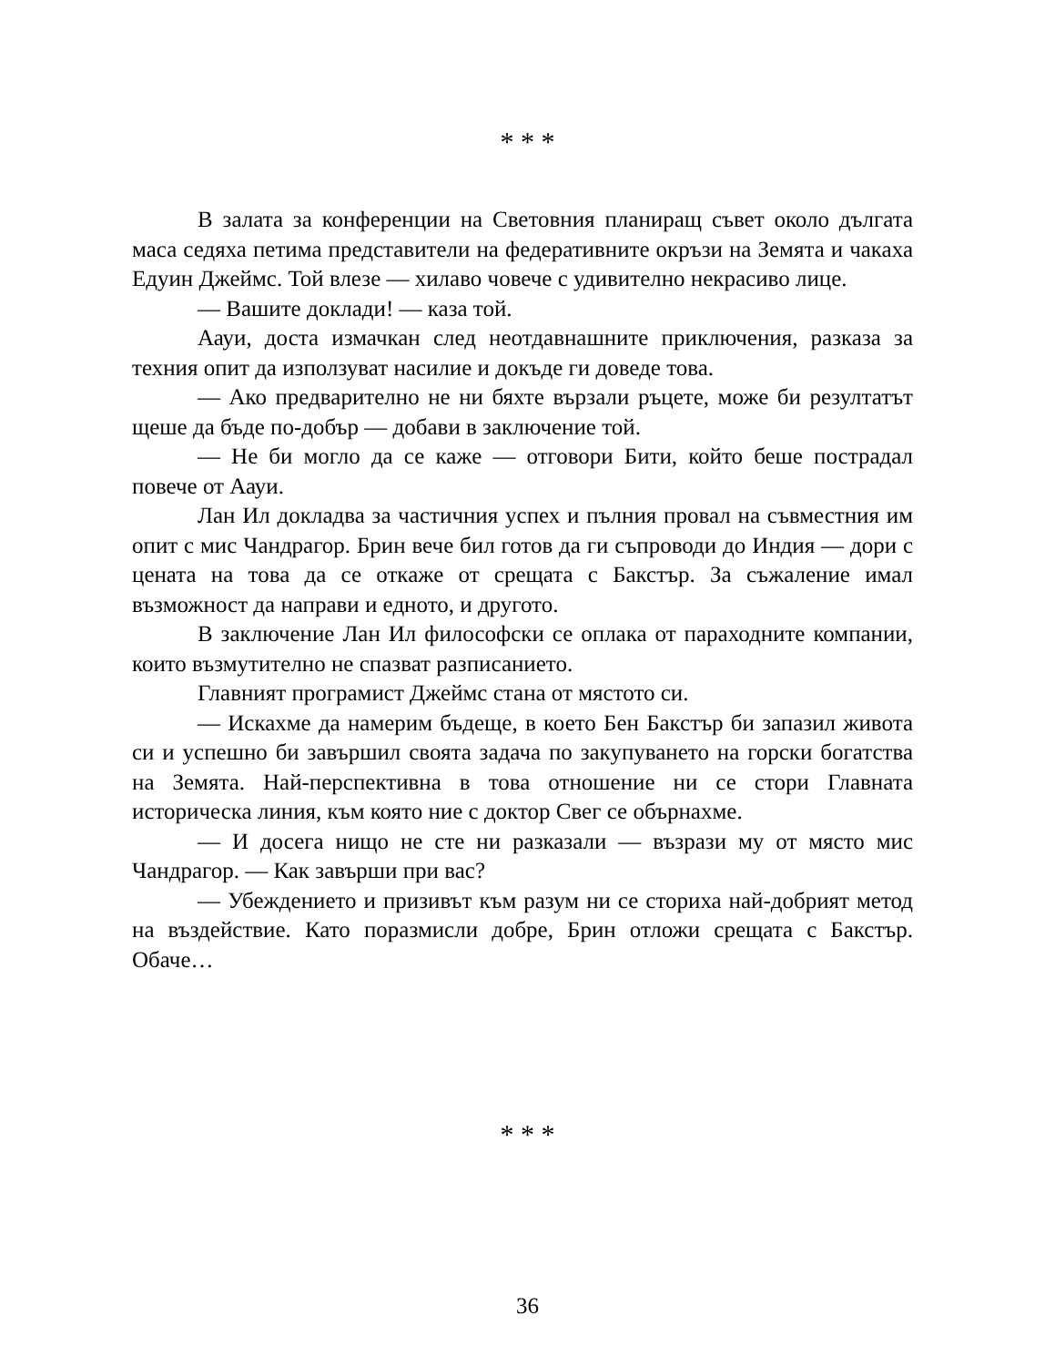* * *
В залата за конференции на Световния планиращ съвет около дългата маса седяха петима представители на федеративните окръзи на Земята и чакаха Едуин Джеймс. Той влезе — хилаво човече с удивително некрасиво лице.
— Вашите доклади! — каза той.
Аауи, доста измачкан след неотдавнашните приключения, разказа за техния опит да използуват насилие и докъде ги доведе това.
— Ако предварително не ни бяхте вързали ръцете, може би резултатът щеше да бъде по-добър — добави в заключение той.
— Не би могло да се каже — отговори Бити, който беше пострадал повече от Аауи.
Лан Ил докладва за частичния успех и пълния провал на съвместния им опит с мис Чандрагор. Брин вече бил готов да ги съпроводи до Индия — дори с цената на това да се откаже от срещата с Бакстър. За съжаление имал възможност да направи и едното, и другото.
В заключение Лан Ил философски се оплака от параходните компании, които възмутително не спазват разписанието.
Главният програмист Джеймс стана от мястото си.
— Искахме да намерим бъдеще, в което Бен Бакстър би запазил живота си и успешно би завършил своята задача по закупуването на горски богатства на Земята. Най-перспективна в това отношение ни се стори Главната историческа линия, към която ние с доктор Свег се обърнахме.
— И досега нищо не сте ни разказали — възрази му от място мис Чандрагор. — Как завърши при вас?
— Убеждението и призивът към разум ни се сториха най-добрият метод на въздействие. Като поразмисли добре, Брин отложи срещата с Бакстър. Обаче…
* * *
36